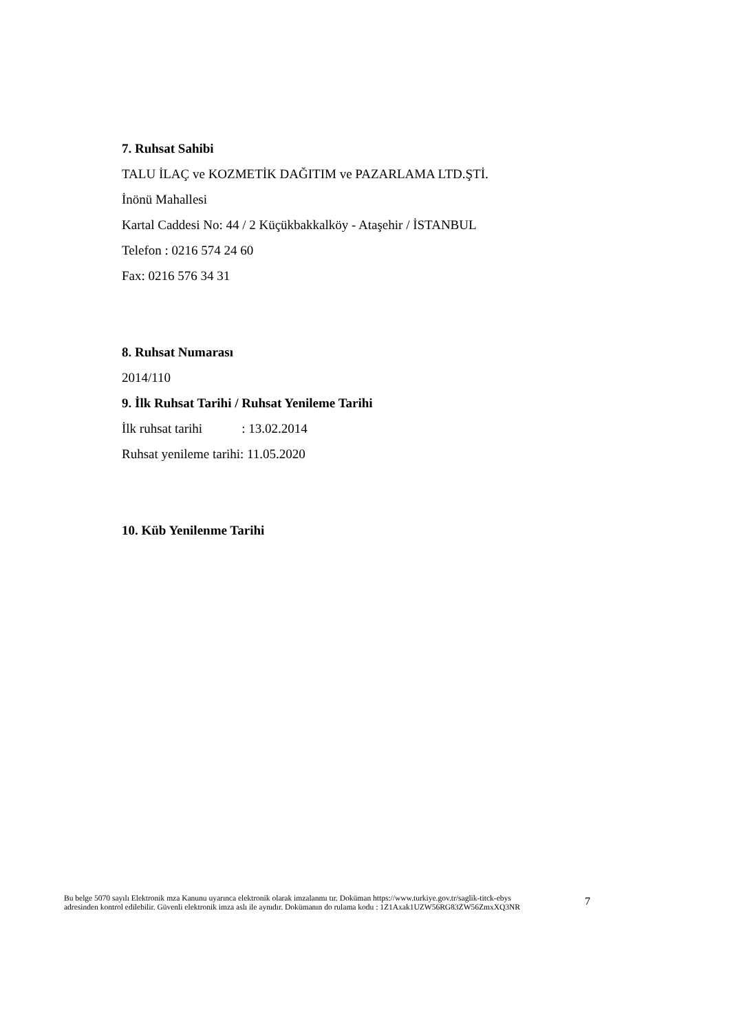7. Ruhsat Sahibi
TALU İLAÇ ve KOZMETİK DAĞITIM ve PAZARLAMA LTD.ŞTİ.
İnönü Mahallesi
Kartal Caddesi No: 44 / 2 Küçükbakkalköy - Ataşehir / İSTANBUL
Telefon : 0216 574 24 60
Fax: 0216 576 34 31
8. Ruhsat Numarası
2014/110
9. İlk Ruhsat Tarihi / Ruhsat Yenileme Tarihi
İlk ruhsat tarihi : 13.02.2014
Ruhsat yenileme tarihi: 11.05.2020
10. Küb Yenilenme Tarihi
Bu belge 5070 sayılı Elektronik mza Kanunu uyarınca elektronik olarak imzalanmı tır. Doküman https://www.turkiye.gov.tr/saglik-titck-ebys
adresinden kontrol edilebilir. Güvenli elektronik imza aslı ile aynıdır. Dokümanın do rulama kodu : 1Z1Axak1UZW56RG83ZW56ZmxXQ3NR
7